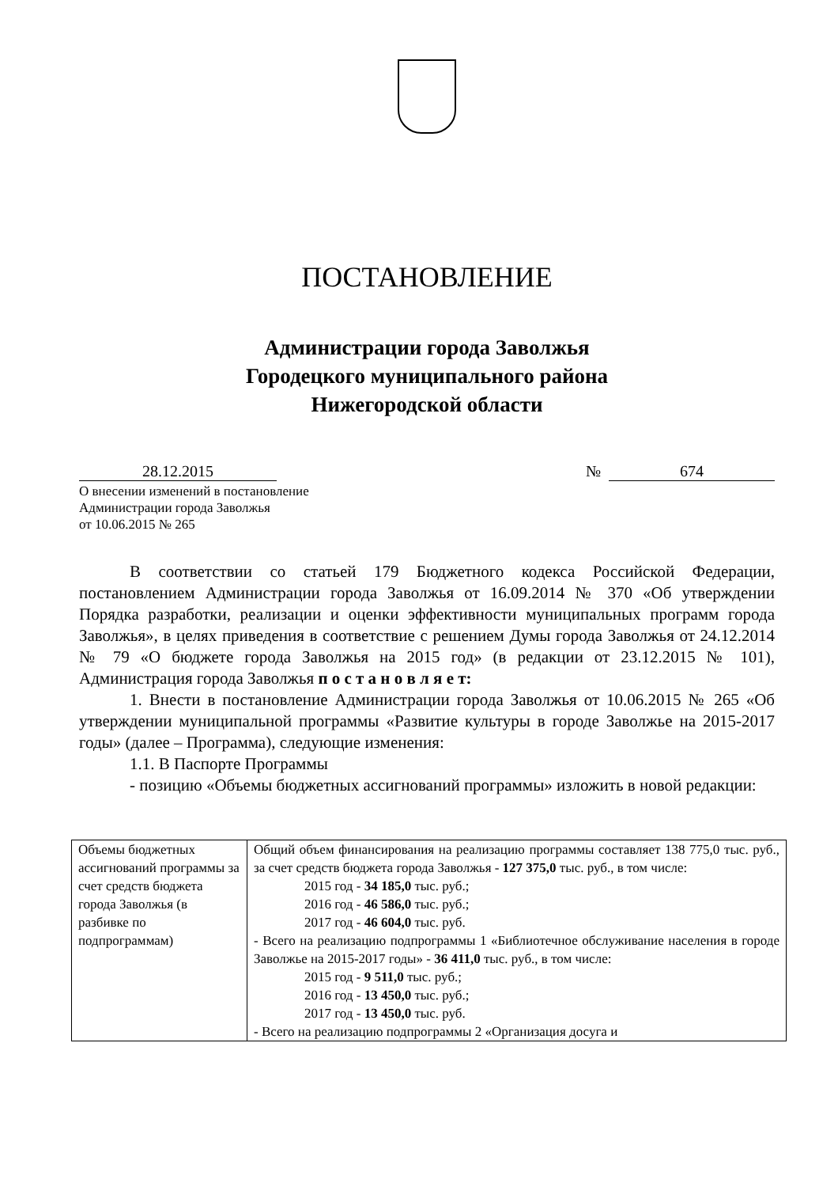ПОСТАНОВЛЕНИЕ
Администрации города Заволжья
Городецкого муниципального района
Нижегородской области
28.12.2015 №
674
О внесении изменений в постановление
Администрации города Заволжья
от 10.06.2015 № 265
В соответствии со статьей 179 Бюджетного кодекса Российской Федерации, постановлением Администрации города Заволжья от 16.09.2014 № 370 «Об утверждении Порядка разработки, реализации и оценки эффективности муниципальных программ города Заволжья», в целях приведения в соответствие с решением Думы города Заволжья от 24.12.2014 № 79 «О бюджете города Заволжья на 2015 год» (в редакции от 23.12.2015 № 101), Администрация города Заволжья п о с т а н о в л я е т:
1. Внести в постановление Администрации города Заволжья от 10.06.2015 № 265 «Об утверждении муниципальной программы «Развитие культуры в городе Заволжье на 2015-2017 годы» (далее – Программа), следующие изменения:
1.1. В Паспорте Программы
- позицию «Объемы бюджетных ассигнований программы» изложить в новой редакции:
| Объемы бюджетных ассигнований программы за счет средств бюджета города Заволжья (в разбивке по подпрограммам) | Общий объем финансирования на реализацию программы составляет 138 775,0 тыс. руб., за счет средств бюджета города Заволжья - 127 375,0 тыс. руб., в том числе: 2015 год - 34 185,0 тыс. руб.; 2016 год - 46 586,0 тыс. руб.; 2017 год - 46 604,0 тыс. руб. - Всего на реализацию подпрограммы 1 «Библиотечное обслуживание населения в городе Заволжье на 2015-2017 годы» - 36 411,0 тыс. руб., в том числе: 2015 год - 9 511,0 тыс. руб.; 2016 год - 13 450,0 тыс. руб.; 2017 год - 13 450,0 тыс. руб. - Всего на реализацию подпрограммы 2 «Организация досуга и |